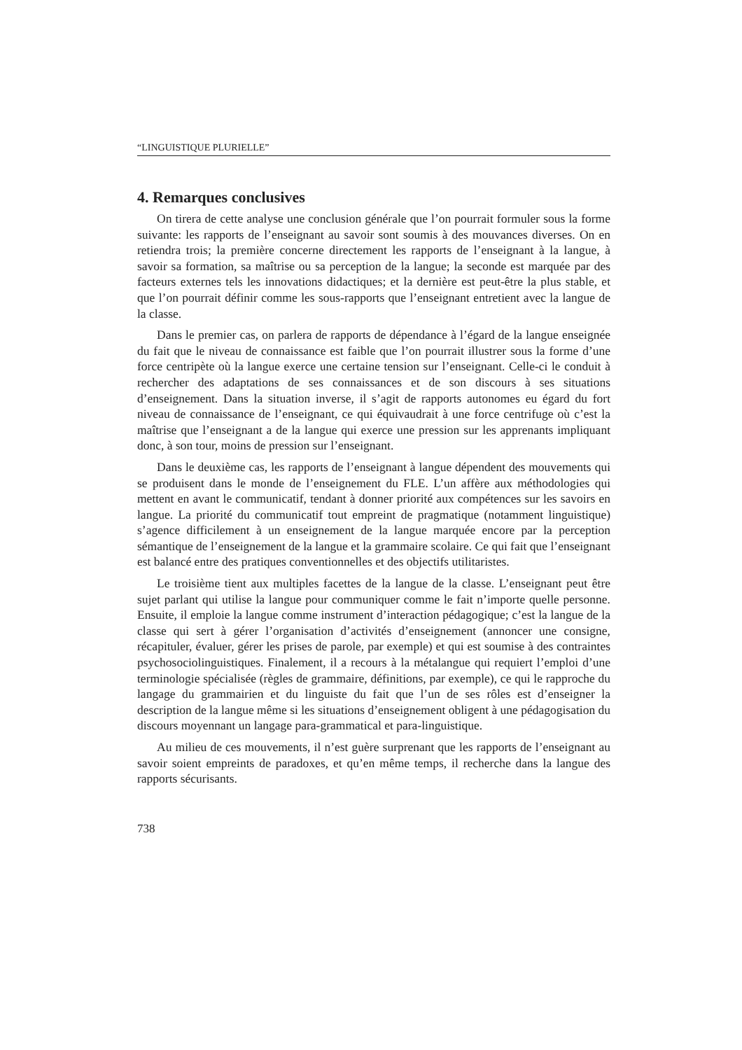“LINGUISTIQUE PLURIELLE”
4. Remarques conclusives
On tirera de cette analyse une conclusion générale que l’on pourrait formuler sous la forme suivante: les rapports de l’enseignant au savoir sont soumis à des mouvances diverses. On en retiendra trois; la première concerne directement les rapports de l’enseignant à la langue, à savoir sa formation, sa maîtrise ou sa perception de la langue; la seconde est marquée par des facteurs externes tels les innovations didactiques; et la dernière est peut-être la plus stable, et que l’on pourrait définir comme les sous-rapports que l’enseignant entretient avec la langue de la classe.
Dans le premier cas, on parlera de rapports de dépendance à l’égard de la langue enseignée du fait que le niveau de connaissance est faible que l’on pourrait illustrer sous la forme d’une force centripète où la langue exerce une certaine tension sur l’enseignant. Celle-ci le conduit à rechercher des adaptations de ses connaissances et de son discours à ses situations d’enseignement. Dans la situation inverse, il s’agit de rapports autonomes eu égard du fort niveau de connaissance de l’enseignant, ce qui équivaudrait à une force centrifuge où c’est la maîtrise que l’enseignant a de la langue qui exerce une pression sur les apprenants impliquant donc, à son tour, moins de pression sur l’enseignant.
Dans le deuxième cas, les rapports de l’enseignant à langue dépendent des mouvements qui se produisent dans le monde de l’enseignement du FLE. L’un affère aux méthodologies qui mettent en avant le communicatif, tendant à donner priorité aux compétences sur les savoirs en langue. La priorité du communicatif tout empreint de pragmatique (notamment linguistique) s’agence difficilement à un enseignement de la langue marquée encore par la perception sémantique de l’enseignement de la langue et la grammaire scolaire. Ce qui fait que l’enseignant est balancé entre des pratiques conventionnelles et des objectifs utilitaristes.
Le troisième tient aux multiples facettes de la langue de la classe. L’enseignant peut être sujet parlant qui utilise la langue pour communiquer comme le fait n’importe quelle personne. Ensuite, il emploie la langue comme instrument d’interaction pédagogique; c’est la langue de la classe qui sert à gérer l’organisation d’activités d’enseignement (annoncer une consigne, récapituler, évaluer, gérer les prises de parole, par exemple) et qui est soumise à des contraintes psychosociolinguistiques. Finalement, il a recours à la métalangue qui requiert l’emploi d’une terminologie spécialisée (règles de grammaire, définitions, par exemple), ce qui le rapproche du langage du grammairien et du linguiste du fait que l’un de ses rôles est d’enseigner la description de la langue même si les situations d’enseignement obligent à une pédagogisation du discours moyennant un langage para-grammatical et para-linguistique.
Au milieu de ces mouvements, il n’est guère surprenant que les rapports de l’enseignant au savoir soient empreints de paradoxes, et qu’en même temps, il recherche dans la langue des rapports sécurisants.
738